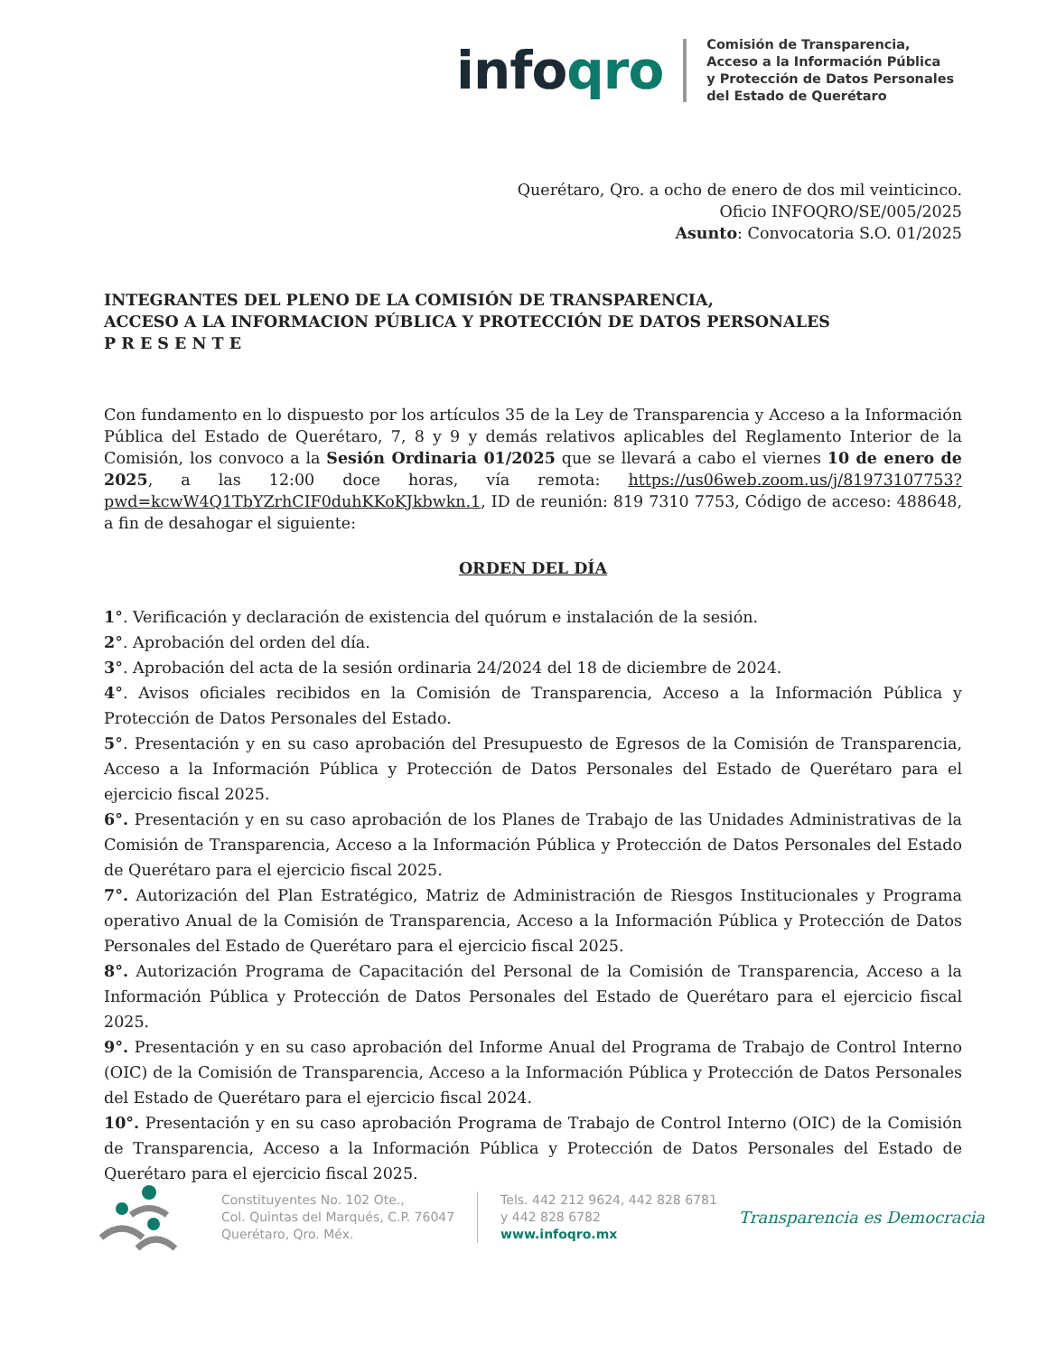infoqro
Comisión de Transparencia,
Acceso a la Información Pública
y Protección de Datos Personales
del Estado de Querétaro
Querétaro, Qro. a ocho de enero de dos mil veinticinco.
Oficio INFOQRO/SE/005/2025
Asunto: Convocatoria S.O. 01/2025
INTEGRANTES DEL PLENO DE LA COMISIÓN DE TRANSPARENCIA,
ACCESO A LA INFORMACION PÚBLICA Y PROTECCIÓN DE DATOS PERSONALES
P R E S E N T E
Con fundamento en lo dispuesto por los artículos 35 de la Ley de Transparencia y Acceso a la Información Pública del Estado de Querétaro, 7, 8 y 9 y demás relativos aplicables del Reglamento Interior de la Comisión, los convoco a la Sesión Ordinaria 01/2025 que se llevará a cabo el viernes 10 de enero de 2025, a las 12:00 doce horas, vía remota: https://us06web.zoom.us/j/81973107753?pwd=kcwW4Q1TbYZrhCIF0duhKKoKJkbwkn.1, ID de reunión: 819 7310 7753, Código de acceso: 488648, a fin de desahogar el siguiente:
ORDEN DEL DÍA
1°. Verificación y declaración de existencia del quórum e instalación de la sesión.
2°. Aprobación del orden del día.
3°. Aprobación del acta de la sesión ordinaria 24/2024 del 18 de diciembre de 2024.
4°. Avisos oficiales recibidos en la Comisión de Transparencia, Acceso a la Información Pública y Protección de Datos Personales del Estado.
5°. Presentación y en su caso aprobación del Presupuesto de Egresos de la Comisión de Transparencia, Acceso a la Información Pública y Protección de Datos Personales del Estado de Querétaro para el ejercicio fiscal 2025.
6°. Presentación y en su caso aprobación de los Planes de Trabajo de las Unidades Administrativas de la Comisión de Transparencia, Acceso a la Información Pública y Protección de Datos Personales del Estado de Querétaro para el ejercicio fiscal 2025.
7°. Autorización del Plan Estratégico, Matriz de Administración de Riesgos Institucionales y Programa operativo Anual de la Comisión de Transparencia, Acceso a la Información Pública y Protección de Datos Personales del Estado de Querétaro para el ejercicio fiscal 2025.
8°. Autorización Programa de Capacitación del Personal de la Comisión de Transparencia, Acceso a la Información Pública y Protección de Datos Personales del Estado de Querétaro para el ejercicio fiscal 2025.
9°. Presentación y en su caso aprobación del Informe Anual del Programa de Trabajo de Control Interno (OIC) de la Comisión de Transparencia, Acceso a la Información Pública y Protección de Datos Personales del Estado de Querétaro para el ejercicio fiscal 2024.
10°. Presentación y en su caso aprobación Programa de Trabajo de Control Interno (OIC) de la Comisión de Transparencia, Acceso a la Información Pública y Protección de Datos Personales del Estado de Querétaro para el ejercicio fiscal 2025.
Constituyentes No. 102 Ote.,
Col. Quintas del Marqués, C.P. 76047
Querétaro, Qro. Méx.
Tels. 442 212 9624, 442 828 6781
y 442 828 6782
www.infoqro.mx
Transparencia es Democracia